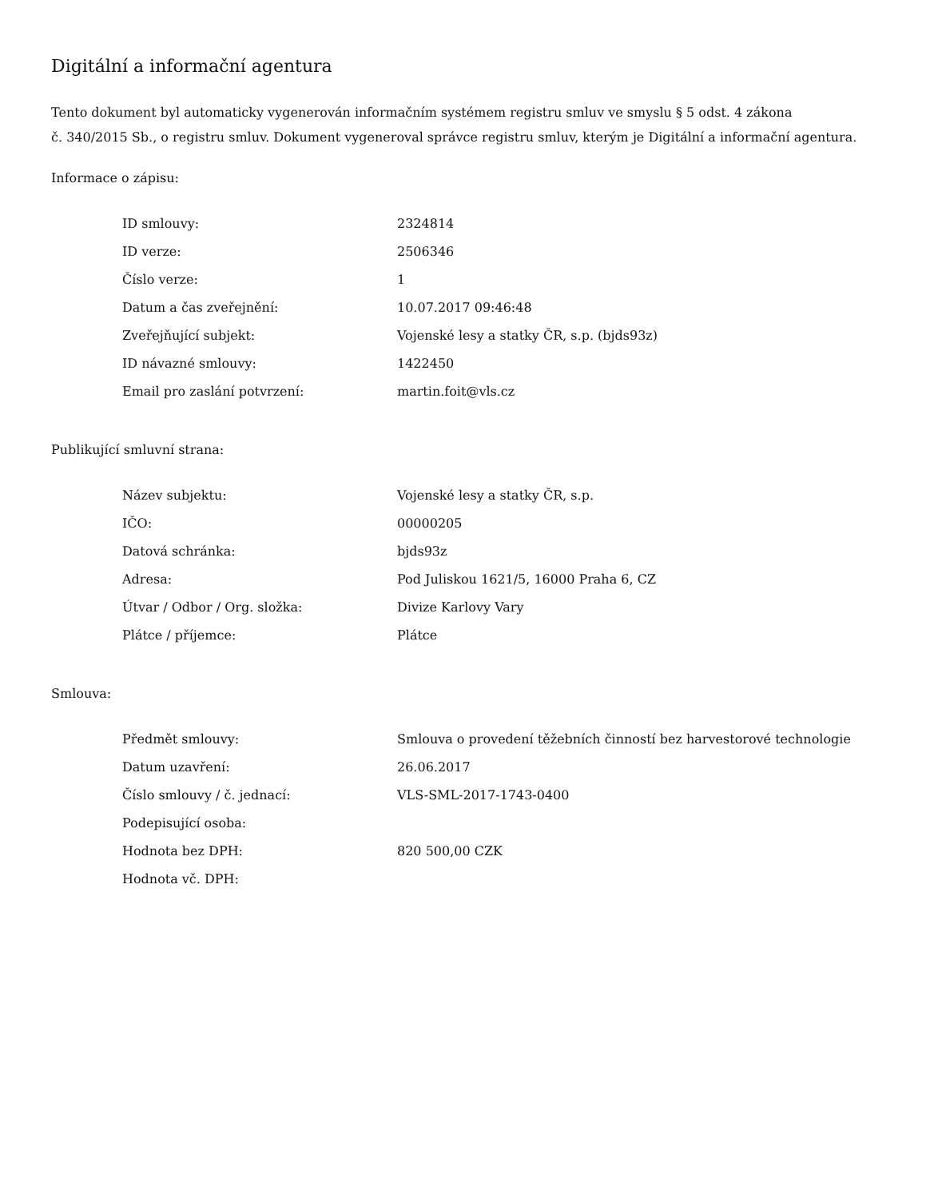Digitální a informační agentura
Tento dokument byl automaticky vygenerován informačním systémem registru smluv ve smyslu § 5 odst. 4 zákona
č. 340/2015 Sb., o registru smluv. Dokument vygeneroval správce registru smluv, kterým je Digitální a informační agentura.
Informace o zápisu:
| ID smlouvy: | 2324814 |
| ID verze: | 2506346 |
| Číslo verze: | 1 |
| Datum a čas zveřejnění: | 10.07.2017 09:46:48 |
| Zveřejňující subjekt: | Vojenské lesy a statky ČR, s.p. (bjds93z) |
| ID návazné smlouvy: | 1422450 |
| Email pro zaslání potvrzení: | martin.foit@vls.cz |
Publikující smluvní strana:
| Název subjektu: | Vojenské lesy a statky ČR, s.p. |
| IČO: | 00000205 |
| Datová schránka: | bjds93z |
| Adresa: | Pod Juliskou 1621/5, 16000 Praha 6, CZ |
| Útvar / Odbor / Org. složka: | Divize Karlovy Vary |
| Plátce / příjemce: | Plátce |
Smlouva:
| Předmět smlouvy: | Smlouva o provedení těžebních činností bez harvestorové technologie |
| Datum uzavření: | 26.06.2017 |
| Číslo smlouvy / č. jednací: | VLS-SML-2017-1743-0400 |
| Podepisující osoba: | |
| Hodnota bez DPH: | 820 500,00 CZK |
| Hodnota vč. DPH: | |